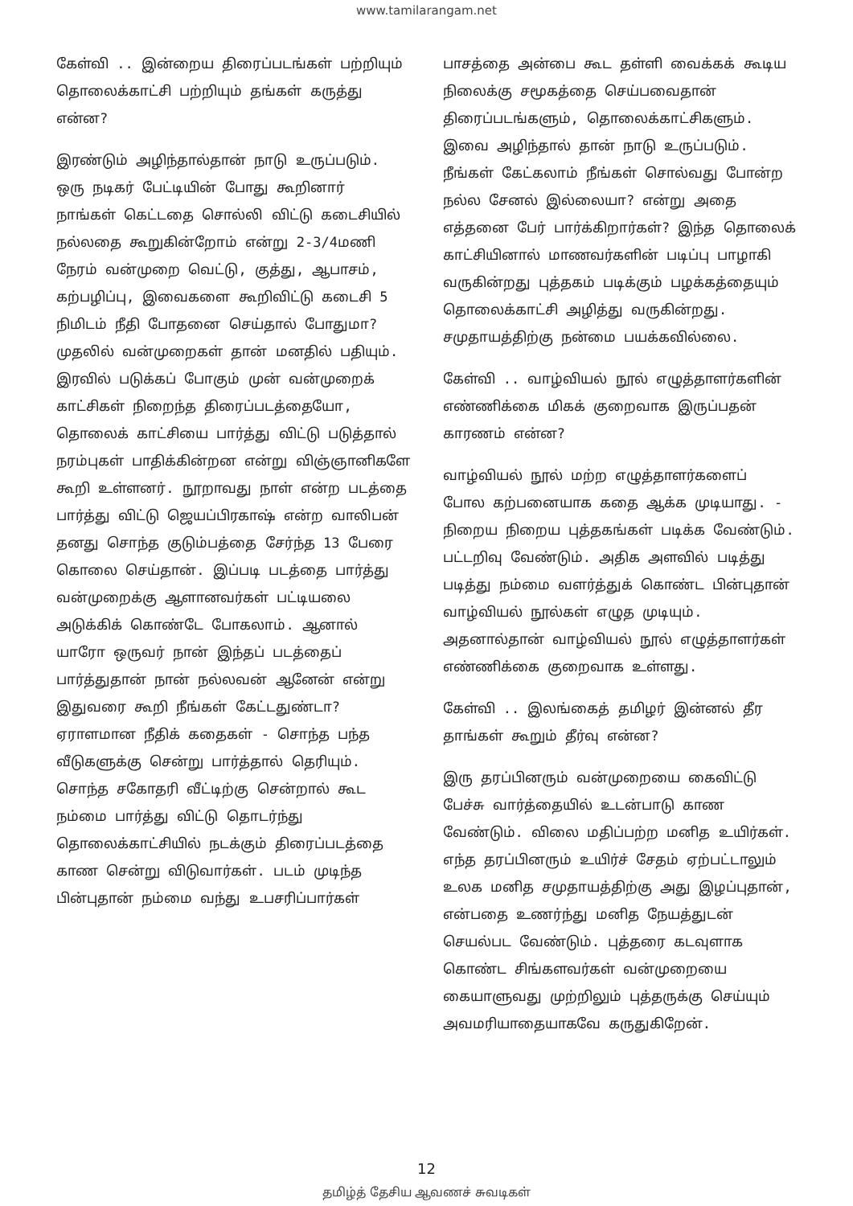www.tamilarangam.net
கேள்வி .. இன்றைய திரைப்படங்கள் பற்றியும் தொலைக்காட்சி பற்றியும் தங்கள் கருத்து என்ன?
இரண்டும் அழிந்தால்தான் நாடு உருப்படும். ஒரு நடிகர் பேட்டியின் போது கூறினார் நாங்கள் கெட்டதை சொல்லி விட்டு கடைசியில் நல்லதை கூறுகின்றோம் என்று 2-3/4மணி நேரம் வன்முறை வெட்டு, குத்து, ஆபாசம், கற்பழிப்பு, இவைகளை கூறிவிட்டு கடைசி 5 நிமிடம் நீதி போதனை செய்தால் போதுமா? முதலில் வன்முறைகள் தான் மனதில் பதியும். இரவில் படுக்கப் போகும் முன் வன்முறைக் காட்சிகள் நிறைந்த திரைப்படத்தையோ, தொலைக் காட்சியை பார்த்து விட்டு படுத்தால் நரம்புகள் பாதிக்கின்றன என்று விஞ்ஞானிகளே கூறி உள்ளனர். நூறாவது நாள் என்ற படத்தை பார்த்து விட்டு ஜெயப்பிரகாஷ் என்ற வாலிபன் தனது சொந்த குடும்பத்தை சேர்ந்த 13 பேரை கொலை செய்தான். இப்படி படத்தை பார்த்து வன்முறைக்கு ஆளானவர்கள் பட்டியலை அடுக்கிக் கொண்டே போகலாம். ஆனால் யாரோ ஒருவர் நான் இந்தப் படத்தைப் பார்த்துதான் நான் நல்லவன் ஆனேன் என்று இதுவரை கூறி நீங்கள் கேட்டதுண்டா? ஏராளமான நீதிக் கதைகள் - சொந்த பந்த வீடுகளுக்கு சென்று பார்த்தால் தெரியும். சொந்த சகோதரி வீட்டிற்கு சென்றால் கூட நம்மை பார்த்து விட்டு தொடர்ந்து தொலைக்காட்சியில் நடக்கும் திரைப்படத்தை காண சென்று விடுவார்கள். படம் முடிந்த பின்புதான் நம்மை வந்து உபசரிப்பார்கள்
பாசத்தை அன்பை கூட தள்ளி வைக்கக் கூடிய நிலைக்கு சமூகத்தை செய்பவைதான் திரைப்படங்களும், தொலைக்காட்சிகளும். இவை அழிந்தால் தான் நாடு உருப்படும். நீங்கள் கேட்கலாம் நீங்கள் சொல்வது போன்ற நல்ல சேனல் இல்லையா? என்று அதை எத்தனை பேர் பார்க்கிறார்கள்? இந்த தொலைக் காட்சியினால் மாணவர்களின் படிப்பு பாழாகி வருகின்றது புத்தகம் படிக்கும் பழக்கத்தையும் தொலைக்காட்சி அழித்து வருகின்றது. சமுதாயத்திற்கு நன்மை பயக்கவில்லை.
கேள்வி .. வாழ்வியல் நூல் எழுத்தாளர்களின் எண்ணிக்கை மிகக் குறைவாக இருப்பதன் காரணம் என்ன?
வாழ்வியல் நூல் மற்ற எழுத்தாளர்களைப் போல கற்பனையாக கதை ஆக்க முடியாது. - நிறைய நிறைய புத்தகங்கள் படிக்க வேண்டும். பட்டறிவு வேண்டும். அதிக அளவில் படித்து படித்து நம்மை வளர்த்துக் கொண்ட பின்புதான் வாழ்வியல் நூல்கள் எழுத முடியும். அதனால்தான் வாழ்வியல் நூல் எழுத்தாளர்கள் எண்ணிக்கை குறைவாக உள்ளது.
கேள்வி .. இலங்கைத் தமிழர் இன்னல் தீர தாங்கள் கூறும் தீர்வு என்ன?
இரு தரப்பினரும் வன்முறையை கைவிட்டு பேச்சு வார்த்தையில் உடன்பாடு காண வேண்டும். விலை மதிப்பற்ற மனித உயிர்கள். எந்த தரப்பினரும் உயிர்ச் சேதம் ஏற்பட்டாலும் உலக மனித சமுதாயத்திற்கு அது இழப்புதான், என்பதை உணர்ந்து மனித நேயத்துடன் செயல்பட வேண்டும். புத்தரை கடவுளாக கொண்ட சிங்களவர்கள் வன்முறையை கையாளுவது முற்றிலும் புத்தருக்கு செய்யும் அவமரியாதையாகவே கருதுகிறேன்.
12
தமிழ்த் தேசிய ஆவணச் சுவடிகள்